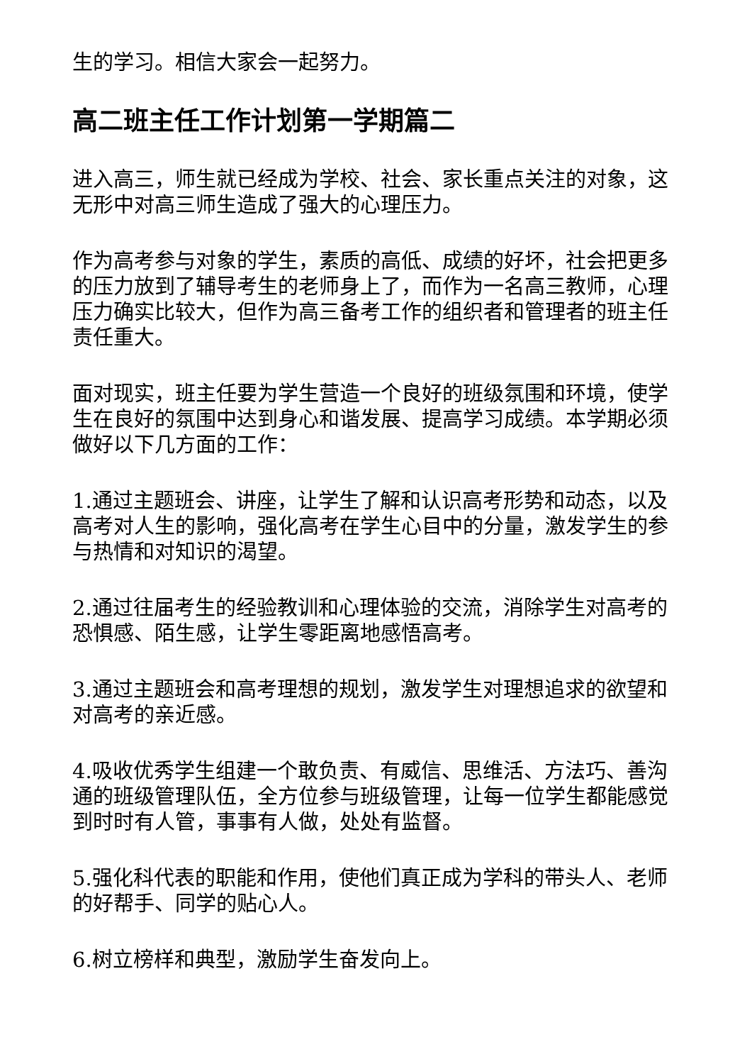生的学习。相信大家会一起努力。
高二班主任工作计划第一学期篇二
进入高三，师生就已经成为学校、社会、家长重点关注的对象，这无形中对高三师生造成了强大的心理压力。
作为高考参与对象的学生，素质的高低、成绩的好坏，社会把更多的压力放到了辅导考生的老师身上了，而作为一名高三教师，心理压力确实比较大，但作为高三备考工作的组织者和管理者的班主任责任重大。
面对现实，班主任要为学生营造一个良好的班级氛围和环境，使学生在良好的氛围中达到身心和谐发展、提高学习成绩。本学期必须做好以下几方面的工作：
1.通过主题班会、讲座，让学生了解和认识高考形势和动态，以及高考对人生的影响，强化高考在学生心目中的分量，激发学生的参与热情和对知识的渴望。
2.通过往届考生的经验教训和心理体验的交流，消除学生对高考的恐惧感、陌生感，让学生零距离地感悟高考。
3.通过主题班会和高考理想的规划，激发学生对理想追求的欲望和对高考的亲近感。
4.吸收优秀学生组建一个敢负责、有威信、思维活、方法巧、善沟通的班级管理队伍，全方位参与班级管理，让每一位学生都能感觉到时时有人管，事事有人做，处处有监督。
5.强化科代表的职能和作用，使他们真正成为学科的带头人、老师的好帮手、同学的贴心人。
6.树立榜样和典型，激励学生奋发向上。